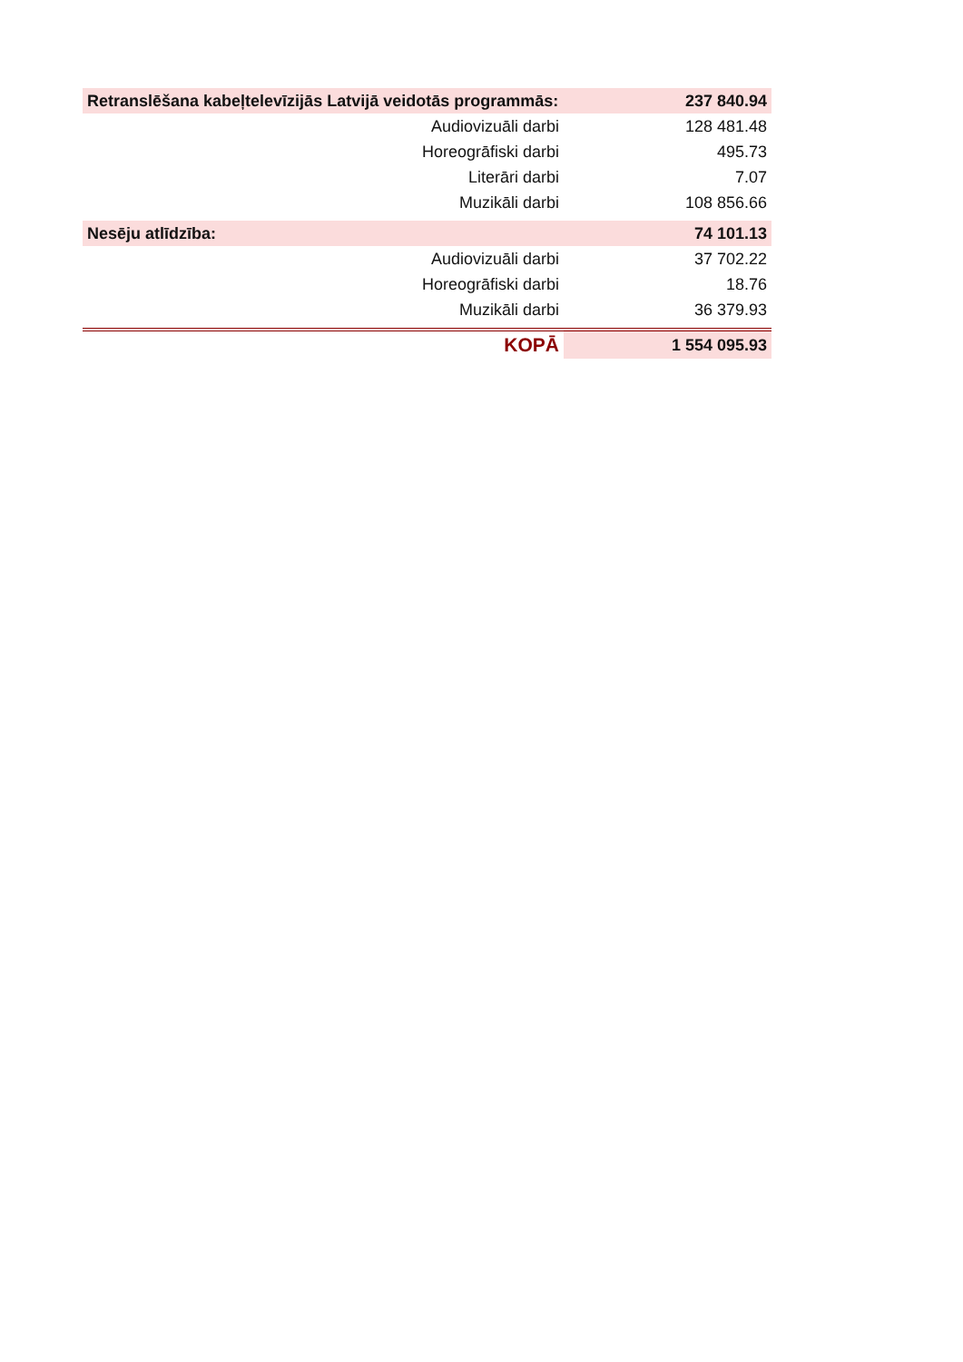| Retranslēšana kabeļtelevīzijās Latvijā veidotās programmās: | 237 840.94 |
| Audiovizuāli darbi | 128 481.48 |
| Horeogrāfiski darbi | 495.73 |
| Literāri darbi | 7.07 |
| Muzikāli darbi | 108 856.66 |
| Nesēju atlīdzība: | 74 101.13 |
| Audiovizuāli darbi | 37 702.22 |
| Horeogrāfiski darbi | 18.76 |
| Muzikāli darbi | 36 379.93 |
| KOPĀ | 1 554 095.93 |